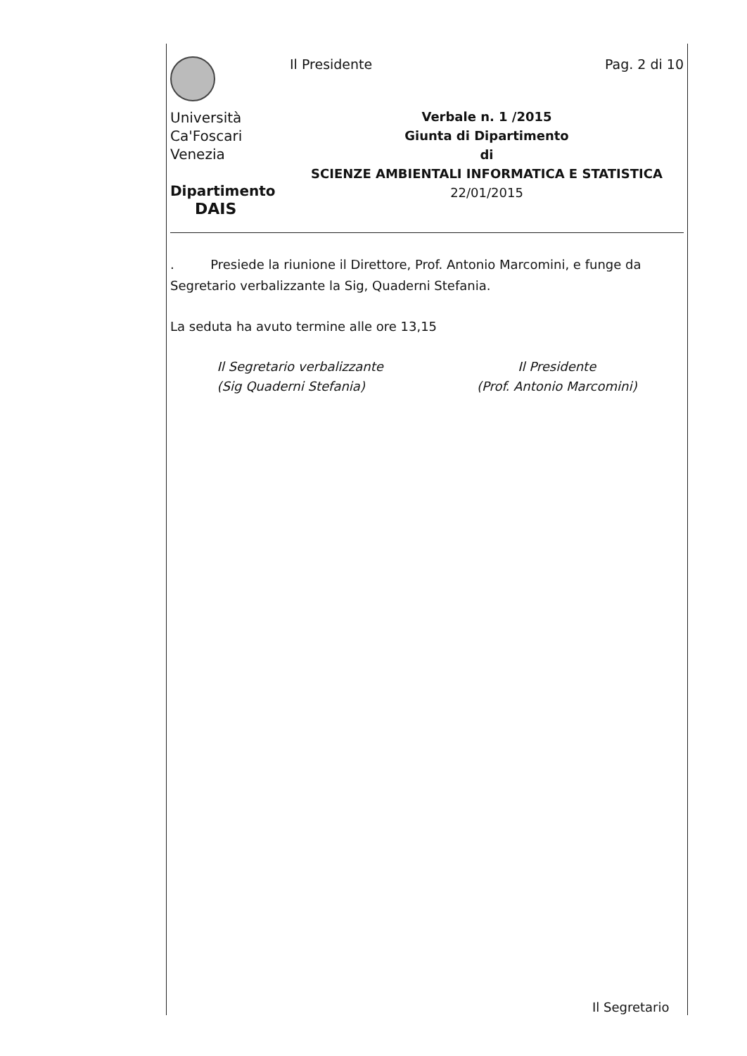Università
Ca'Foscari
Venezia
Dipartimento
DAIS
Il Presidente Pag. 2 di 10
Verbale n. 1 /2015
Giunta di Dipartimento
di
SCIENZE AMBIENTALI INFORMATICA E STATISTICA
22/01/2015
. Presiede la riunione il Direttore, Prof. Antonio Marcomini, e funge da Segretario verbalizzante la Sig, Quaderni Stefania.
La seduta ha avuto termine alle ore 13,15
Il Segretario verbalizzante
(Sig Quaderni Stefania)
Il Presidente
(Prof. Antonio Marcomini)
Il Segretario